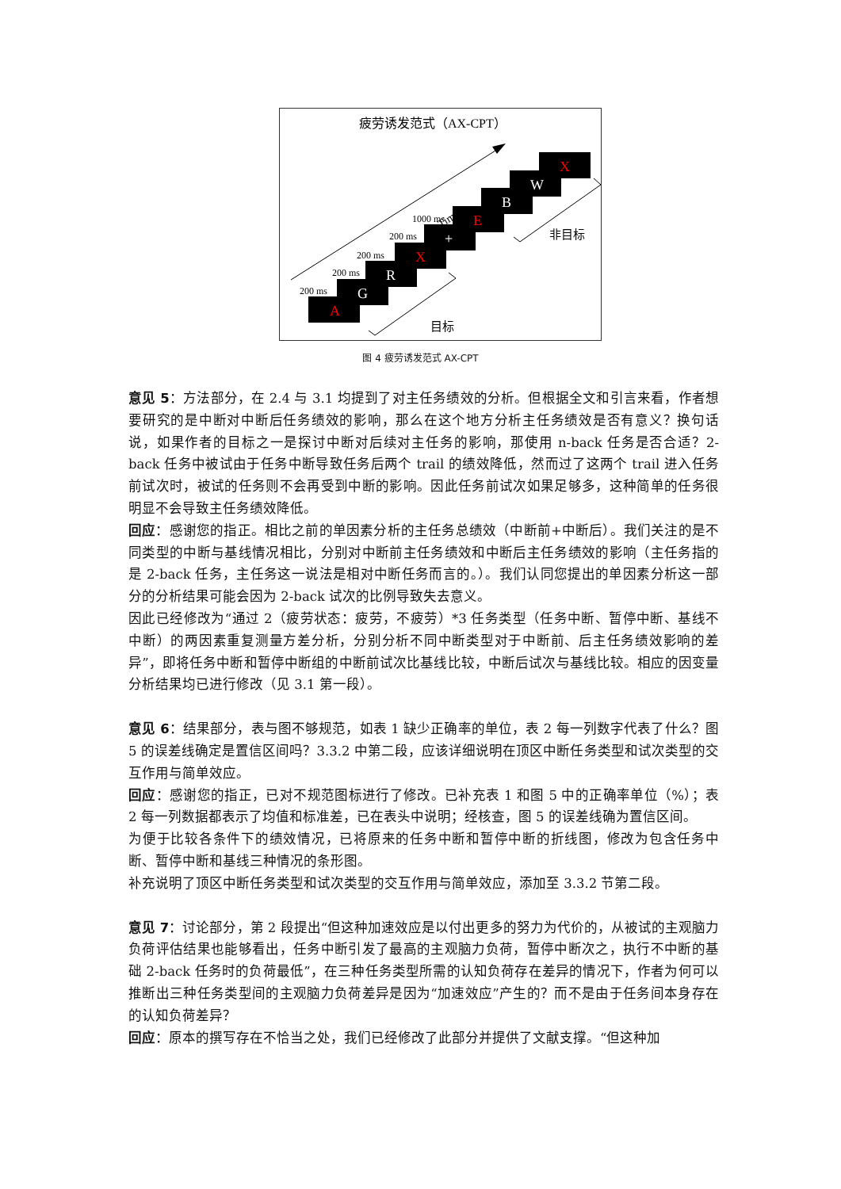疲劳诱发范式（AX-CPT）
Time
A
G
R
X
+
E
B
W
X
200 ms
200 ms
200 ms
200 ms
1000 ms
目标
非目标
图 4 疲劳诱发范式 AX-CPT
意见 5：方法部分，在 2.4 与 3.1 均提到了对主任务绩效的分析。但根据全文和引言来看，作者想要研究的是中断对中断后任务绩效的影响，那么在这个地方分析主任务绩效是否有意义？换句话说，如果作者的目标之一是探讨中断对后续对主任务的影响，那使用 n-back 任务是否合适？2-back 任务中被试由于任务中断导致任务后两个 trail 的绩效降低，然而过了这两个 trail 进入任务前试次时，被试的任务则不会再受到中断的影响。因此任务前试次如果足够多，这种简单的任务很明显不会导致主任务绩效降低。
回应：感谢您的指正。相比之前的单因素分析的主任务总绩效（中断前+中断后）。我们关注的是不同类型的中断与基线情况相比，分别对中断前主任务绩效和中断后主任务绩效的影响（主任务指的是 2-back 任务，主任务这一说法是相对中断任务而言的。）。我们认同您提出的单因素分析这一部分的分析结果可能会因为 2-back 试次的比例导致失去意义。
因此已经修改为“通过 2（疲劳状态：疲劳，不疲劳）*3 任务类型（任务中断、暂停中断、基线不中断）的两因素重复测量方差分析，分别分析不同中断类型对于中断前、后主任务绩效影响的差异”，即将任务中断和暂停中断组的中断前试次比基线比较，中断后试次与基线比较。相应的因变量分析结果均已进行修改（见 3.1 第一段）。
意见 6：结果部分，表与图不够规范，如表 1 缺少正确率的单位，表 2 每一列数字代表了什么？图 5 的误差线确定是置信区间吗？3.3.2 中第二段，应该详细说明在顶区中断任务类型和试次类型的交互作用与简单效应。
回应：感谢您的指正，已对不规范图标进行了修改。已补充表 1 和图 5 中的正确率单位（%）；表 2 每一列数据都表示了均值和标准差，已在表头中说明；经核查，图 5 的误差线确为置信区间。
为便于比较各条件下的绩效情况，已将原来的任务中断和暂停中断的折线图，修改为包含任务中断、暂停中断和基线三种情况的条形图。
补充说明了顶区中断任务类型和试次类型的交互作用与简单效应，添加至 3.3.2 节第二段。
意见 7：讨论部分，第 2 段提出“但这种加速效应是以付出更多的努力为代价的，从被试的主观脑力负荷评估结果也能够看出，任务中断引发了最高的主观脑力负荷，暂停中断次之，执行不中断的基础 2-back 任务时的负荷最低”，在三种任务类型所需的认知负荷存在差异的情况下，作者为何可以推断出三种任务类型间的主观脑力负荷差异是因为“加速效应”产生的？而不是由于任务间本身存在的认知负荷差异？
回应：原本的撰写存在不恰当之处，我们已经修改了此部分并提供了文献支撑。“但这种加